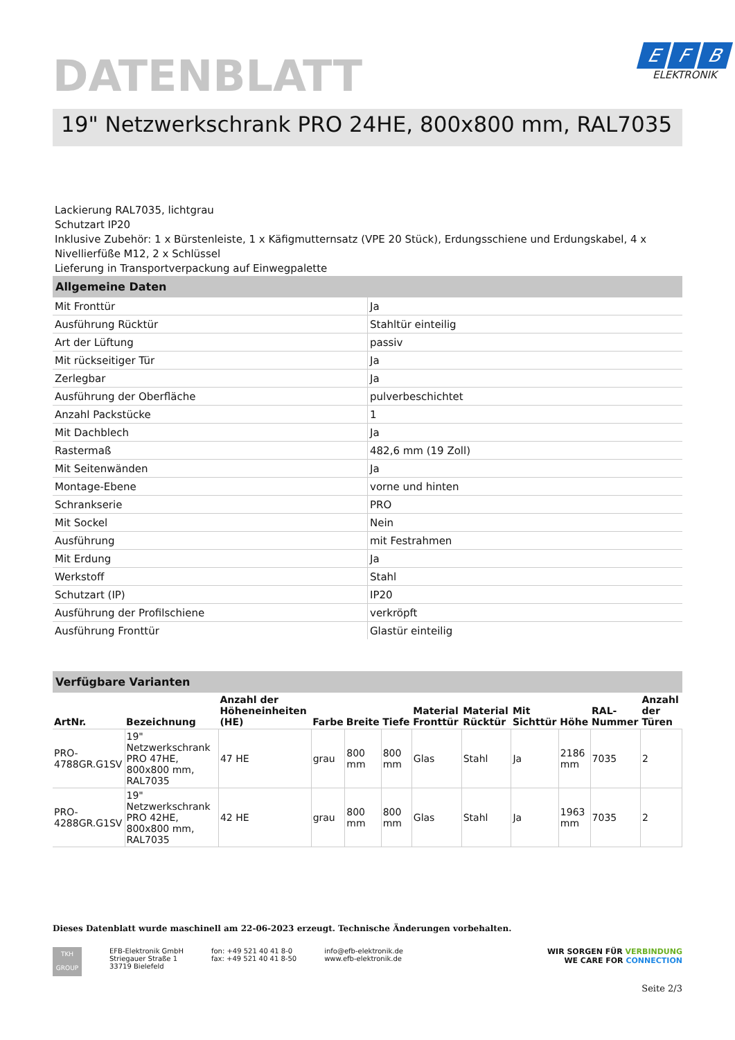DATENBLATT
E F B
ELEKTRONIK
19" Netzwerkschrank PRO 24HE, 800x800 mm, RAL7035
Lackierung RAL7035, lichtgrau
Schutzart IP20
Inklusive Zubehör: 1 x Bürstenleiste, 1 x Käfigmutternsatz (VPE 20 Stück), Erdungsschiene und Erdungskabel, 4 x Nivellierfüße M12, 2 x Schlüssel
Lieferung in Transportverpackung auf Einwegpalette
Allgemeine Daten
| Mit Fronttür | Ja |
| Ausführung Rücktür | Stahltür einteilig |
| Art der Lüftung | passiv |
| Mit rückseitiger Tür | Ja |
| Zerlegbar | Ja |
| Ausführung der Oberfläche | pulverbeschichtet |
| Anzahl Packstücke | 1 |
| Mit Dachblech | Ja |
| Rastermaß | 482,6 mm (19 Zoll) |
| Mit Seitenwänden | Ja |
| Montage-Ebene | vorne und hinten |
| Schrankserie | PRO |
| Mit Sockel | Nein |
| Ausführung | mit Festrahmen |
| Mit Erdung | Ja |
| Werkstoff | Stahl |
| Schutzart (IP) | IP20 |
| Ausführung der Profilschiene | verkröpft |
| Ausführung Fronttür | Glastür einteilig |
Verfügbare Varianten
| ArtNr. | Bezeichnung | Anzahl der Höheneinheiten (HE) | Farbe | Breite | Tiefe | Material Fronttür | Material Rücktür | Mit Sichttür | Höhe | RAL-Nummer | Anzahl der Türen |
| --- | --- | --- | --- | --- | --- | --- | --- | --- | --- | --- | --- |
| PRO-4788GR.G1SV | 19" Netzwerkschrank PRO 47HE, 800x800 mm, RAL7035 | 47 HE | grau | 800 mm | 800 mm | Glas | Stahl | Ja | 2186 mm | 7035 | 2 |
| PRO-4288GR.G1SV | 19" Netzwerkschrank PRO 42HE, 800x800 mm, RAL7035 | 42 HE | grau | 800 mm | 800 mm | Glas | Stahl | Ja | 1963 mm | 7035 | 2 |
Dieses Datenblatt wurde maschinell am 22-06-2023 erzeugt. Technische Änderungen vorbehalten.
TKH
GROUP
EFB-Elektronik GmbH
Striegauer Straße 1
33719 Bielefeld
fon: +49 521 40 41 8-0
fax: +49 521 40 41 8-50
info@efb-elektronik.de
www.efb-elektronik.de
WIR SORGEN FÜR VERBINDUNG
WE CARE FOR CONNECTION
Seite 2/3